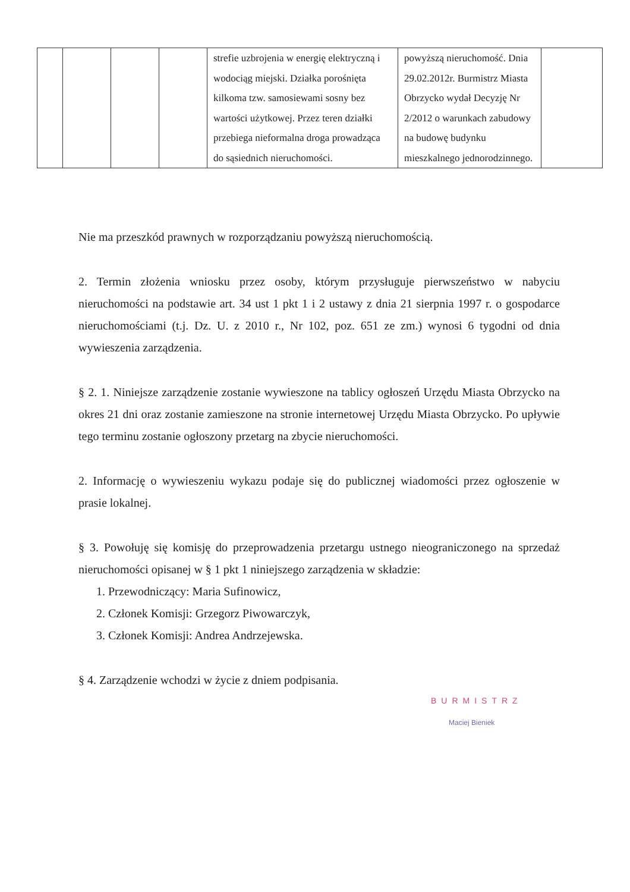| | | | | strefie uzbrojenia w energię elektryczną i wodociąg miejski. Działka porośnięta kilkoma tzw. samosiewami sosny bez wartości użytkowej. Przez teren działki przebiega nieformalna droga prowadząca do sąsiednich nieruchomości. | powyższą nieruchomość. Dnia 29.02.2012r. Burmistrz Miasta Obrzycko wydał Decyzję Nr 2/2012 o warunkach zabudowy na budowę budynku mieszkalnego jednorodzinnego. | |
Nie ma przeszkód prawnych w rozporządzaniu powyższą nieruchomością.
2. Termin złożenia wniosku przez osoby, którym przysługuje pierwszeństwo w nabyciu nieruchomości na podstawie art. 34 ust 1 pkt 1 i 2 ustawy z dnia 21 sierpnia 1997 r. o gospodarce nieruchomościami (t.j. Dz. U. z 2010 r., Nr 102, poz. 651 ze zm.) wynosi 6 tygodni od dnia wywieszenia zarządzenia.
§ 2. 1. Niniejsze zarządzenie zostanie wywieszone na tablicy ogłoszeń Urzędu Miasta Obrzycko na okres 21 dni oraz zostanie zamieszone na stronie internetowej Urzędu Miasta Obrzycko. Po upływie tego terminu zostanie ogłoszony przetarg na zbycie nieruchomości.
2. Informację o wywieszeniu wykazu podaje się do publicznej wiadomości przez ogłoszenie w prasie lokalnej.
§ 3. Powołuję się komisję do przeprowadzenia przetargu ustnego nieograniczonego na sprzedaż nieruchomości opisanej w § 1 pkt 1 niniejszego zarządzenia w składzie:
1. Przewodniczący: Maria Sufinowicz,
2. Członek Komisji: Grzegorz Piwowarczyk,
3. Członek Komisji: Andrea Andrzejewska.
§ 4. Zarządzenie wchodzi w życie z dniem podpisania.
BURMISTRZ
Maciej Bieniek